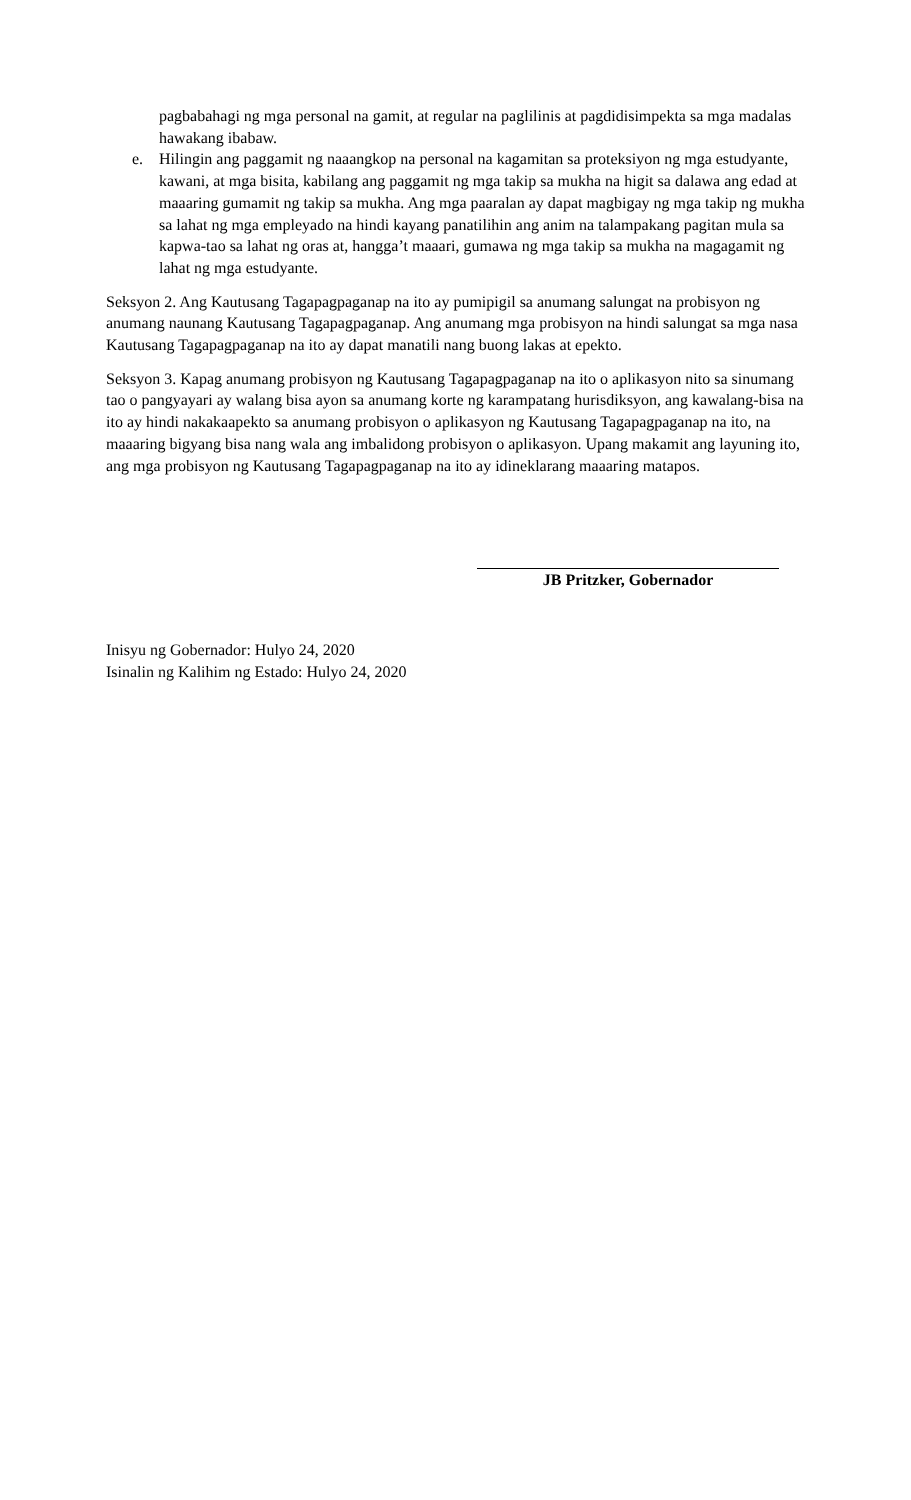pagbabahagi ng mga personal na gamit, at regular na paglilinis at pagdidisimpekta sa mga madalas hawakang ibabaw.
e. Hilingin ang paggamit ng naaangkop na personal na kagamitan sa proteksiyon ng mga estudyante, kawani, at mga bisita, kabilang ang paggamit ng mga takip sa mukha na higit sa dalawa ang edad at maaaring gumamit ng takip sa mukha. Ang mga paaralan ay dapat magbigay ng mga takip ng mukha sa lahat ng mga empleyado na hindi kayang panatilihin ang anim na talampakang pagitan mula sa kapwa-tao sa lahat ng oras at, hangga’t maaari, gumawa ng mga takip sa mukha na magagamit ng lahat ng mga estudyante.
Seksyon 2. Ang Kautusang Tagapagpaganap na ito ay pumipigil sa anumang salungat na probisyon ng anumang naunang Kautusang Tagapagpaganap. Ang anumang mga probisyon na hindi salungat sa mga nasa Kautusang Tagapagpaganap na ito ay dapat manatili nang buong lakas at epekto.
Seksyon 3. Kapag anumang probisyon ng Kautusang Tagapagpaganap na ito o aplikasyon nito sa sinumang tao o pangyayari ay walang bisa ayon sa anumang korte ng karampatang hurisdiksyon, ang kawalang-bisa na ito ay hindi nakakaapekto sa anumang probisyon o aplikasyon ng Kautusang Tagapagpaganap na ito, na maaaring bigyang bisa nang wala ang imbalidong probisyon o aplikasyon. Upang makamit ang layuning ito, ang mga probisyon ng Kautusang Tagapagpaganap na ito ay idineklarang maaaring matapos.
JB Pritzker, Gobernador
Inisyu ng Gobernador: Hulyo 24, 2020
Isinalin ng Kalihim ng Estado: Hulyo 24, 2020